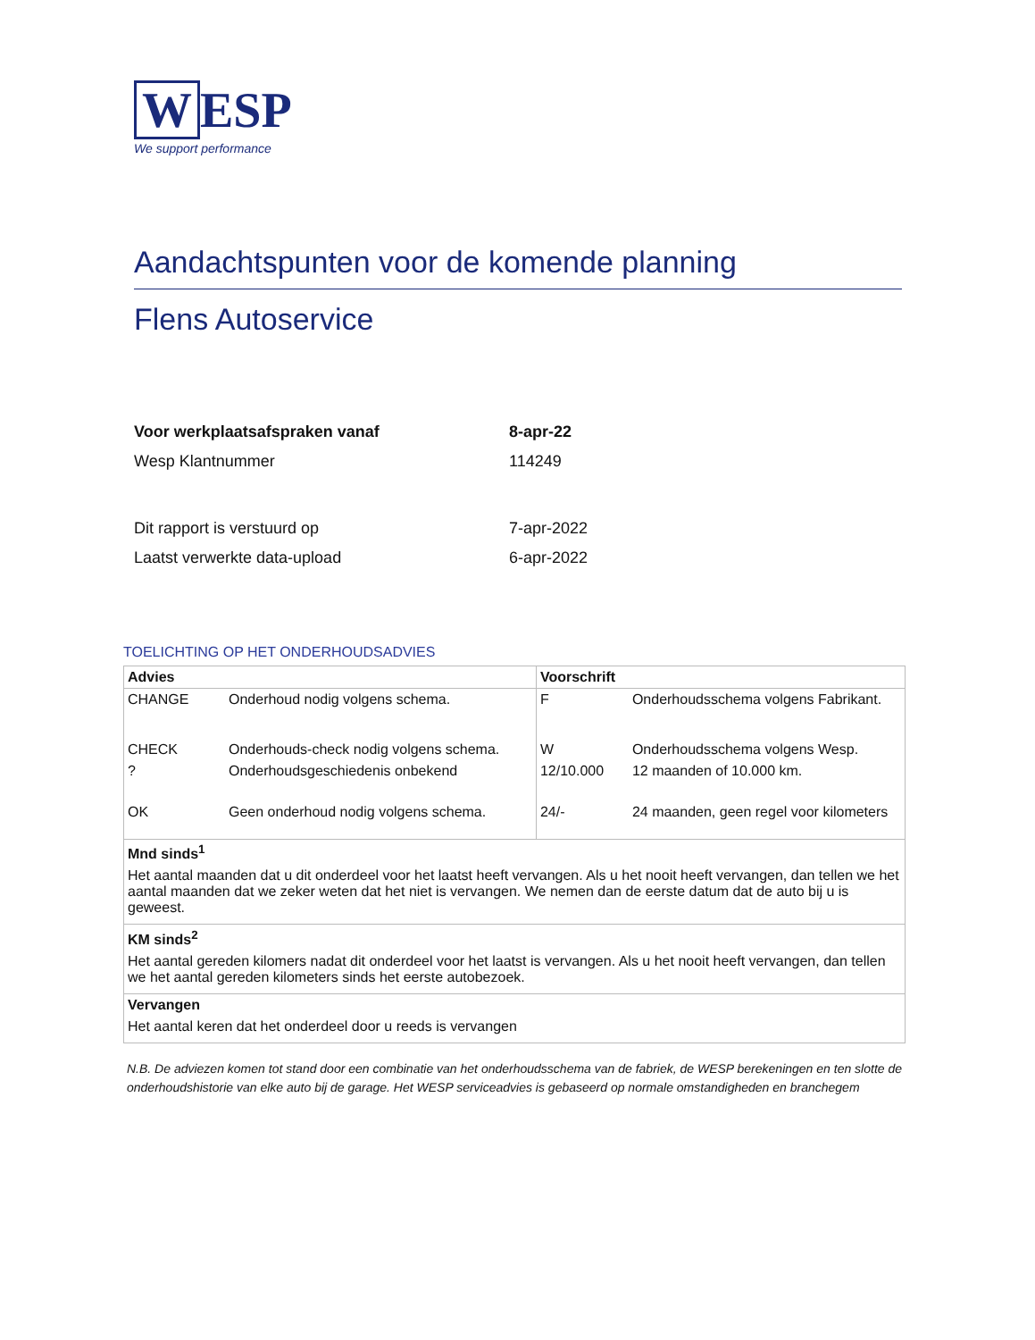W ESP
We support performance
Aandachtspunten voor de komende planning
Flens Autoservice
| Voor werkplaatsafspraken vanaf | 8-apr-22 |
| Wesp Klantnummer | 114249 |
| Dit rapport is verstuurd op | 7-apr-2022 |
| Laatst verwerkte data-upload | 6-apr-2022 |
TOELICHTING OP HET ONDERHOUDSADVIES
| Advies | | Voorschrift | |
| CHANGE | Onderhoud nodig volgens schema. | F | Onderhoudsschema volgens Fabrikant. |
| CHECK | Onderhouds-check nodig volgens schema. | W | Onderhoudsschema volgens Wesp. |
| ? | Onderhoudsgeschiedenis onbekend | 12/10.000 | 12 maanden of 10.000 km. |
| OK | Geen onderhoud nodig volgens schema. | 24/- | 24 maanden, geen regel voor kilometers |
| Mnd sinds<sup>1</sup> Het aantal maanden dat u dit onderdeel voor het laatst heeft vervangen. Als u het nooit heeft vervangen, dan tellen we het aantal maanden dat we zeker weten dat het niet is vervangen. We nemen dan de eerste datum dat de auto bij u is geweest. | | | |
| KM sinds<sup>2</sup> Het aantal gereden kilomers nadat dit onderdeel voor het laatst is vervangen. Als u het nooit heeft vervangen, dan tellen we het aantal gereden kilometers sinds het eerste autobezoek. | | | |
| Vervangen Het aantal keren dat het onderdeel door u reeds is vervangen | | | |
N.B. De adviezen komen tot stand door een combinatie van het onderhoudsschema van de fabriek, de WESP berekeningen en ten slotte de onderhoudshistorie van elke auto bij de garage. Het WESP serviceadvies is gebaseerd op normale omstandigheden en branchegem